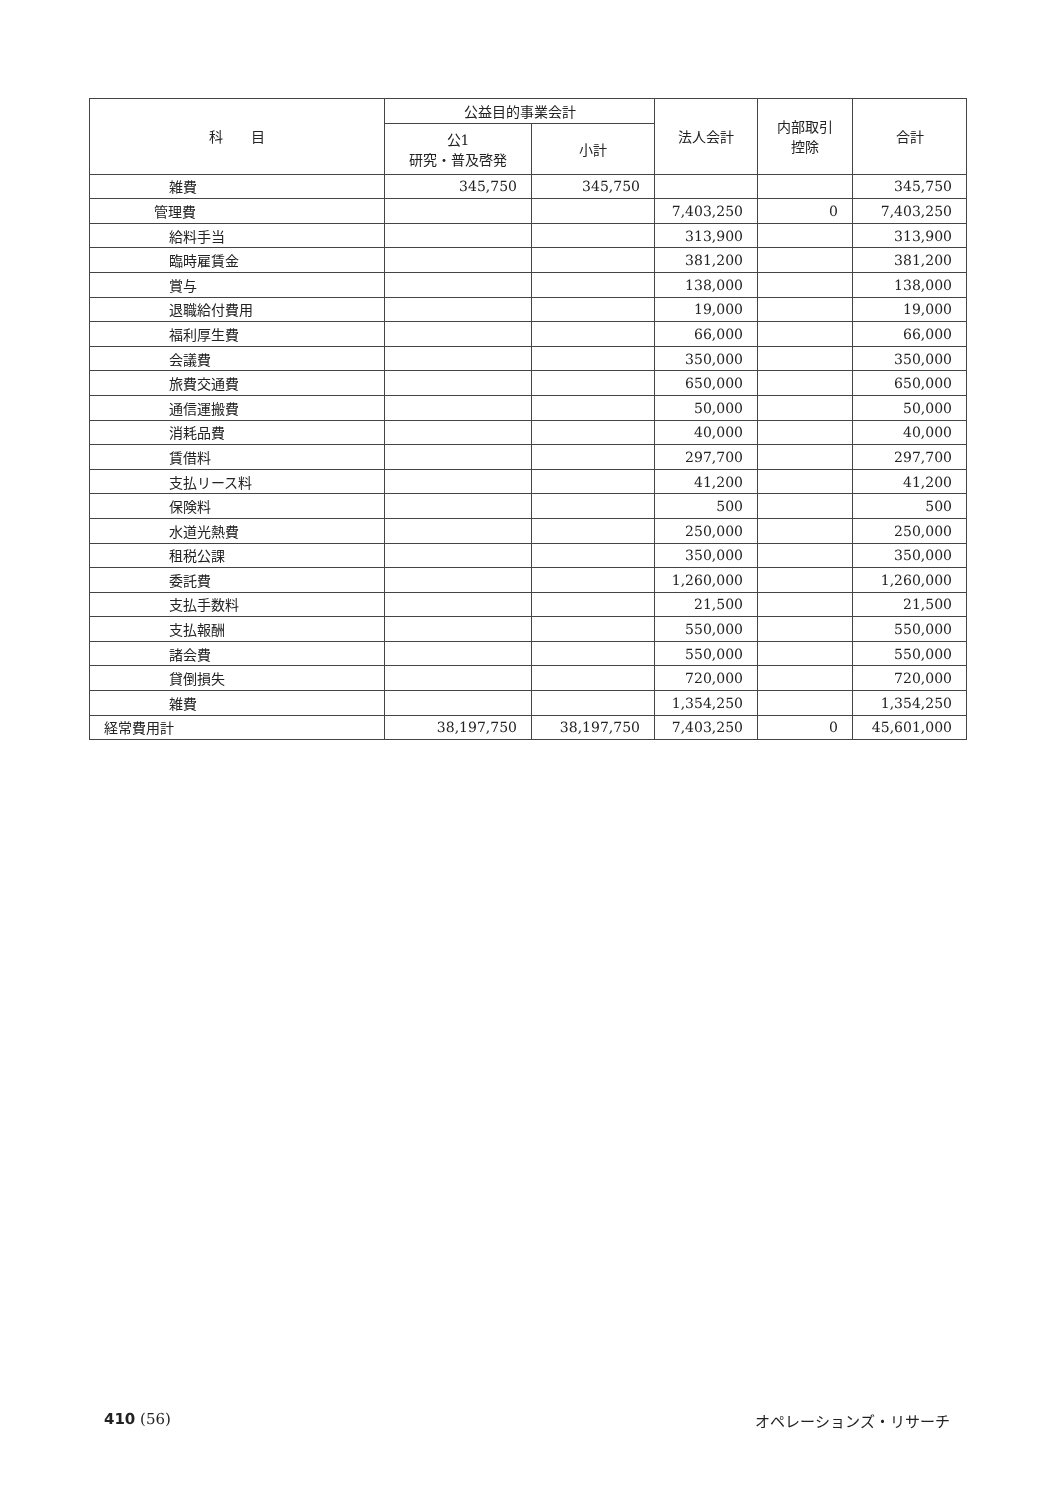| 科 目 | 公益目的事業会計 | | 法人会計 | 内部取引 控除 | 合計 |
| --- | --- | --- | --- | --- | --- |
| | 公1 研究・普及啓発 | 小計 | | | |
| 雑費 | 345,750 | 345,750 | | | 345,750 |
| 管理費 | | | 7,403,250 | 0 | 7,403,250 |
| 給料手当 | | | 313,900 | | 313,900 |
| 臨時雇賃金 | | | 381,200 | | 381,200 |
| 賞与 | | | 138,000 | | 138,000 |
| 退職給付費用 | | | 19,000 | | 19,000 |
| 福利厚生費 | | | 66,000 | | 66,000 |
| 会議費 | | | 350,000 | | 350,000 |
| 旅費交通費 | | | 650,000 | | 650,000 |
| 通信運搬費 | | | 50,000 | | 50,000 |
| 消耗品費 | | | 40,000 | | 40,000 |
| 賃借料 | | | 297,700 | | 297,700 |
| 支払リース料 | | | 41,200 | | 41,200 |
| 保険料 | | | 500 | | 500 |
| 水道光熱費 | | | 250,000 | | 250,000 |
| 租税公課 | | | 350,000 | | 350,000 |
| 委託費 | | | 1,260,000 | | 1,260,000 |
| 支払手数料 | | | 21,500 | | 21,500 |
| 支払報酬 | | | 550,000 | | 550,000 |
| 諸会費 | | | 550,000 | | 550,000 |
| 貸倒損失 | | | 720,000 | | 720,000 |
| 雑費 | | | 1,354,250 | | 1,354,250 |
| 経常費用計 | 38,197,750 | 38,197,750 | 7,403,250 | 0 | 45,601,000 |
410 (56) オペレーションズ・リサーチ